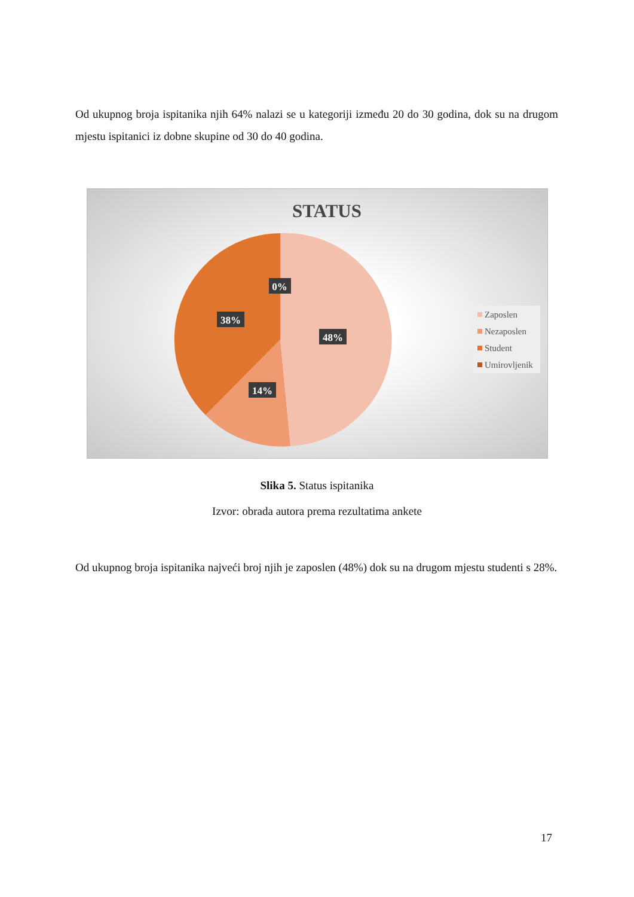Od ukupnog broja ispitanika njih 64% nalazi se u kategoriji između 20 do 30 godina, dok su na drugom mjestu ispitanici iz dobne skupine od 30 do 40 godina.
STATUS
0%
38%
48%
14%
Zaposlen
Nezaposlen
Student
Umirovljenik
Slika 5. Status ispitanika
Izvor: obrada autora prema rezultatima ankete
Od ukupnog broja ispitanika najveći broj njih je zaposlen (48%) dok su na drugom mjestu studenti s 28%.
17